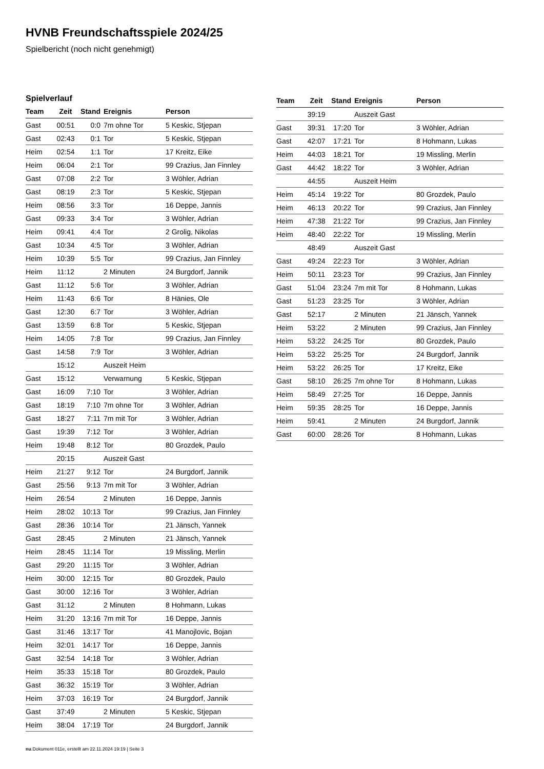HVNB Freundschaftsspiele 2024/25
Spielbericht (noch nicht genehmigt)
Spielverlauf
| Team | Zeit | Stand | Ereignis | Person |
| --- | --- | --- | --- | --- |
| Gast | 00:51 | 0:0 | 7m ohne Tor | 5 Keskic, Stjepan |
| Gast | 02:43 | 0:1 | Tor | 5 Keskic, Stjepan |
| Heim | 02:54 | 1:1 | Tor | 17 Kreitz, Eike |
| Heim | 06:04 | 2:1 | Tor | 99 Crazius, Jan Finnley |
| Gast | 07:08 | 2:2 | Tor | 3 Wöhler, Adrian |
| Gast | 08:19 | 2:3 | Tor | 5 Keskic, Stjepan |
| Heim | 08:56 | 3:3 | Tor | 16 Deppe, Jannis |
| Gast | 09:33 | 3:4 | Tor | 3 Wöhler, Adrian |
| Heim | 09:41 | 4:4 | Tor | 2 Grolig, Nikolas |
| Gast | 10:34 | 4:5 | Tor | 3 Wöhler, Adrian |
| Heim | 10:39 | 5:5 | Tor | 99 Crazius, Jan Finnley |
| Heim | 11:12 | | 2 Minuten | 24 Burgdorf, Jannik |
| Gast | 11:12 | 5:6 | Tor | 3 Wöhler, Adrian |
| Heim | 11:43 | 6:6 | Tor | 8 Hänies, Ole |
| Gast | 12:30 | 6:7 | Tor | 3 Wöhler, Adrian |
| Gast | 13:59 | 6:8 | Tor | 5 Keskic, Stjepan |
| Heim | 14:05 | 7:8 | Tor | 99 Crazius, Jan Finnley |
| Gast | 14:58 | 7:9 | Tor | 3 Wöhler, Adrian |
| | 15:12 | | Auszeit Heim | |
| Gast | 15:12 | | Verwarnung | 5 Keskic, Stjepan |
| Gast | 16:09 | 7:10 | Tor | 3 Wöhler, Adrian |
| Gast | 18:19 | 7:10 | 7m ohne Tor | 3 Wöhler, Adrian |
| Gast | 18:27 | 7:11 | 7m mit Tor | 3 Wöhler, Adrian |
| Gast | 19:39 | 7:12 | Tor | 3 Wöhler, Adrian |
| Heim | 19:48 | 8:12 | Tor | 80 Grozdek, Paulo |
| | 20:15 | | Auszeit Gast | |
| Heim | 21:27 | 9:12 | Tor | 24 Burgdorf, Jannik |
| Gast | 25:56 | 9:13 | 7m mit Tor | 3 Wöhler, Adrian |
| Heim | 26:54 | | 2 Minuten | 16 Deppe, Jannis |
| Heim | 28:02 | 10:13 | Tor | 99 Crazius, Jan Finnley |
| Gast | 28:36 | 10:14 | Tor | 21 Jänsch, Yannek |
| Gast | 28:45 | | 2 Minuten | 21 Jänsch, Yannek |
| Heim | 28:45 | 11:14 | Tor | 19 Missling, Merlin |
| Gast | 29:20 | 11:15 | Tor | 3 Wöhler, Adrian |
| Heim | 30:00 | 12:15 | Tor | 80 Grozdek, Paulo |
| Gast | 30:00 | 12:16 | Tor | 3 Wöhler, Adrian |
| Gast | 31:12 | | 2 Minuten | 8 Hohmann, Lukas |
| Heim | 31:20 | 13:16 | 7m mit Tor | 16 Deppe, Jannis |
| Gast | 31:46 | 13:17 | Tor | 41 Manojlovic, Bojan |
| Heim | 32:01 | 14:17 | Tor | 16 Deppe, Jannis |
| Gast | 32:54 | 14:18 | Tor | 3 Wöhler, Adrian |
| Heim | 35:33 | 15:18 | Tor | 80 Grozdek, Paulo |
| Gast | 36:32 | 15:19 | Tor | 3 Wöhler, Adrian |
| Heim | 37:03 | 16:19 | Tor | 24 Burgdorf, Jannik |
| Gast | 37:49 | | 2 Minuten | 5 Keskic, Stjepan |
| Heim | 38:04 | 17:19 | Tor | 24 Burgdorf, Jannik |
| Team | Zeit | Stand | Ereignis | Person |
| --- | --- | --- | --- | --- |
| | 39:19 | | Auszeit Gast | |
| Gast | 39:31 | 17:20 | Tor | 3 Wöhler, Adrian |
| Gast | 42:07 | 17:21 | Tor | 8 Hohmann, Lukas |
| Heim | 44:03 | 18:21 | Tor | 19 Missling, Merlin |
| Gast | 44:42 | 18:22 | Tor | 3 Wöhler, Adrian |
| | 44:55 | | Auszeit Heim | |
| Heim | 45:14 | 19:22 | Tor | 80 Grozdek, Paulo |
| Heim | 46:13 | 20:22 | Tor | 99 Crazius, Jan Finnley |
| Heim | 47:38 | 21:22 | Tor | 99 Crazius, Jan Finnley |
| Heim | 48:40 | 22:22 | Tor | 19 Missling, Merlin |
| | 48:49 | | Auszeit Gast | |
| Gast | 49:24 | 22:23 | Tor | 3 Wöhler, Adrian |
| Heim | 50:11 | 23:23 | Tor | 99 Crazius, Jan Finnley |
| Gast | 51:04 | 23:24 | 7m mit Tor | 8 Hohmann, Lukas |
| Gast | 51:23 | 23:25 | Tor | 3 Wöhler, Adrian |
| Gast | 52:17 | | 2 Minuten | 21 Jänsch, Yannek |
| Heim | 53:22 | | 2 Minuten | 99 Crazius, Jan Finnley |
| Heim | 53:22 | 24:25 | Tor | 80 Grozdek, Paulo |
| Heim | 53:22 | 25:25 | Tor | 24 Burgdorf, Jannik |
| Heim | 53:22 | 26:25 | Tor | 17 Kreitz, Eike |
| Gast | 58:10 | 26:25 | 7m ohne Tor | 8 Hohmann, Lukas |
| Heim | 58:49 | 27:25 | Tor | 16 Deppe, Jannis |
| Heim | 59:35 | 28:25 | Tor | 16 Deppe, Jannis |
| Heim | 59:41 | | 2 Minuten | 24 Burgdorf, Jannik |
| Gast | 60:00 | 28:26 | Tor | 8 Hohmann, Lukas |
nu.Dokument 011e, erstellt am 22.11.2024 19:19 | Seite 3